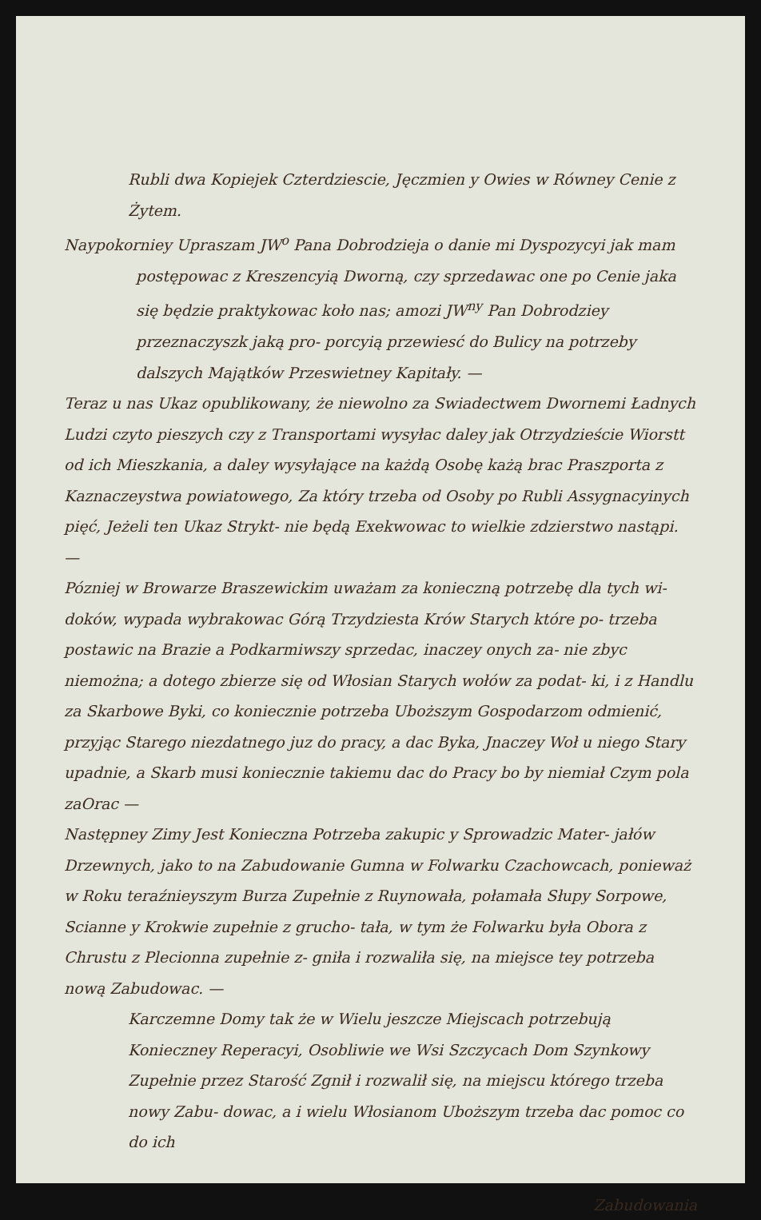Rubli dwa Kopiejek Czterdziescie, Jęczmien y Owies w Równey Cenie z Żytem.
Naypokorniey Upraszam JW<sup>o</sup> Pana Dobrodzieja o danie mi Dyspozycyi jak mam
postępowac z Kreszencyią Dworną, czy sprzedawac one po Cenie jaka się będzie praktykowac koło nas; amozi JW<sup>ny</sup> Pan Dobrodziey przeznaczyszk jaką pro- porcyią przewiesć do Bulicy na potrzeby dalszych Majątków Przeswietney Kapitały. —
Teraz u nas Ukaz opublikowany, że niewolno za Swiadectwem Dwornemi Ładnych Ludzi czyto pieszych czy z Transportami wysyłac daley jak Otrzydzieście Wiorstt od ich Mieszkania, a daley wysyłające na każdą Osobę każą brac Praszporta z Kaznaczeystwa powiatowego, Za który trzeba od Osoby po Rubli Assygnacyinych pięć, Jeżeli ten Ukaz Strykt- nie będą Exekwowac to wielkie zdzierstwo nastąpi. —
Pózniej w Browarze Braszewickim uważam za konieczną potrzebę dla tych wi- doków, wypada wybrakowac Górą Trzydziesta Krów Starych które po- trzeba postawic na Brazie a Podkarmiwszy sprzedac, inaczey onych za- nie zbyc niemożna; a dotego zbierze się od Włosian Starych wołów za podat- ki, i z Handlu za Skarbowe Byki, co koniecznie potrzeba Uboższym Gospodarzom odmienić, przyjąc Starego niezdatnego juz do pracy, a dac Byka, Jnaczey Woł u niego Stary upadnie, a Skarb musi koniecznie takiemu dac do Pracy bo by niemiał Czym pola zaOrac —
Następney Zimy Jest Konieczna Potrzeba zakupic y Sprowadzic Mater- jałów Drzewnych, jako to na Zabudowanie Gumna w Folwarku Czachowcach, ponieważ w Roku teraźnieyszym Burza Zupełnie z Ruynowała, połamała Słupy Sorpowe, Scianne y Krokwie zupełnie z grucho- tała, w tym że Folwarku była Obora z Chrustu z Plecionna zupełnie z- gniła i rozwaliła się, na miejsce tey potrzeba nową Zabudowac. —
Karczemne Domy tak że w Wielu jeszcze Miejscach potrzebują Konieczney Reperacyi, Osobliwie we Wsi Szczycach Dom Szynkowy Zupełnie przez Starość Zgnił i rozwalił się, na miejscu którego trzeba nowy Zabu- dowac, a i wielu Włosianom Uboższym trzeba dac pomoc co do ich
Zabudowania